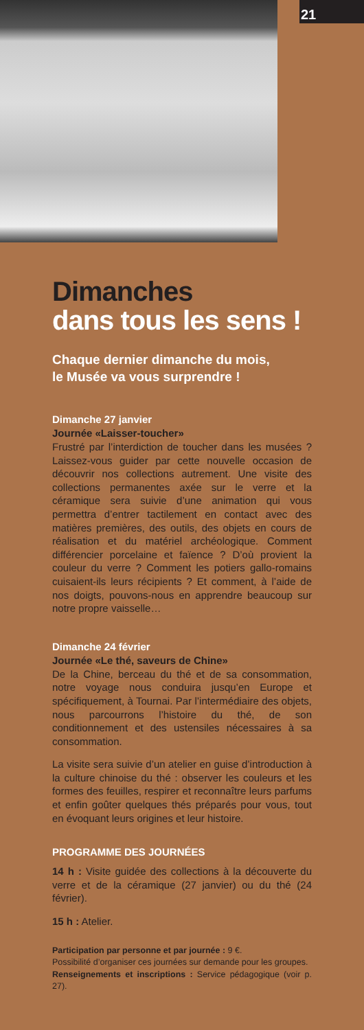21
Dimanches
dans tous les sens !
Chaque dernier dimanche du mois,
le Musée va vous surprendre !
Dimanche 27 janvier
Journée «Laisser-toucher»
Frustré par l’interdiction de toucher dans les musées ? Laissez-vous guider par cette nouvelle occasion de découvrir nos collections autrement. Une visite des collections permanentes axée sur le verre et la céramique sera suivie d’une animation qui vous permettra d’entrer tactilement en contact avec des matières premières, des outils, des objets en cours de réalisation et du matériel archéologique. Comment différencier porcelaine et faïence ? D’où provient la couleur du verre ? Comment les potiers gallo-romains cuisaient-ils leurs récipients ? Et comment, à l’aide de nos doigts, pouvons-nous en apprendre beaucoup sur notre propre vaisselle…
Dimanche 24 février
Journée «Le thé, saveurs de Chine»
De la Chine, berceau du thé et de sa consommation, notre voyage nous conduira jusqu’en Europe et spécifiquement, à Tournai. Par l’intermédiaire des objets, nous parcourrons l’histoire du thé, de son conditionnement et des ustensiles nécessaires à sa consommation.
La visite sera suivie d’un atelier en guise d’introduction à la culture chinoise du thé : observer les couleurs et les formes des feuilles, respirer et reconnaître leurs parfums et enfin goûter quelques thés préparés pour vous, tout en évoquant leurs origines et leur histoire.
PROGRAMME DES JOURNÉES
14 h : Visite guidée des collections à la découverte du verre et de la céramique (27 janvier) ou du thé (24 février).
15 h : Atelier.
Participation par personne et par journée : 9 €.
Possibilité d’organiser ces journées sur demande pour les groupes.
Renseignements et inscriptions : Service pédagogique (voir p. 27).